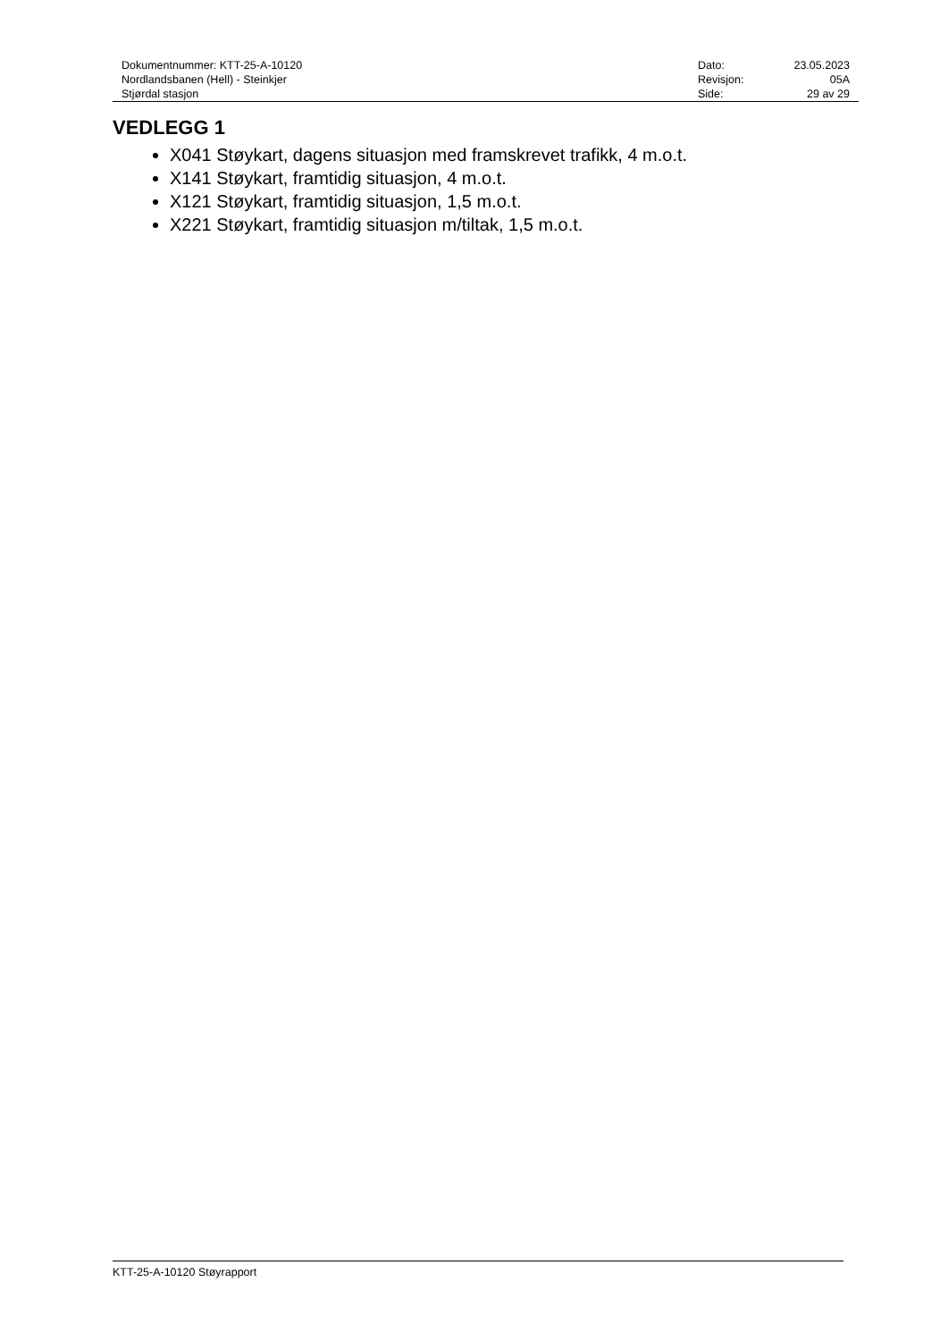| Dokumentnummer: KTT-25-A-10120 | Dato: | 23.05.2023 |
| Nordlandsbanen (Hell) - Steinkjer | Revisjon: | 05A |
| Stjørdal stasjon | Side: | 29 av 29 |
VEDLEGG 1
X041 Støykart, dagens situasjon med framskrevet trafikk, 4 m.o.t.
X141 Støykart, framtidig situasjon, 4 m.o.t.
X121 Støykart, framtidig situasjon, 1,5 m.o.t.
X221 Støykart, framtidig situasjon m/tiltak, 1,5 m.o.t.
KTT-25-A-10120 Støyrapport